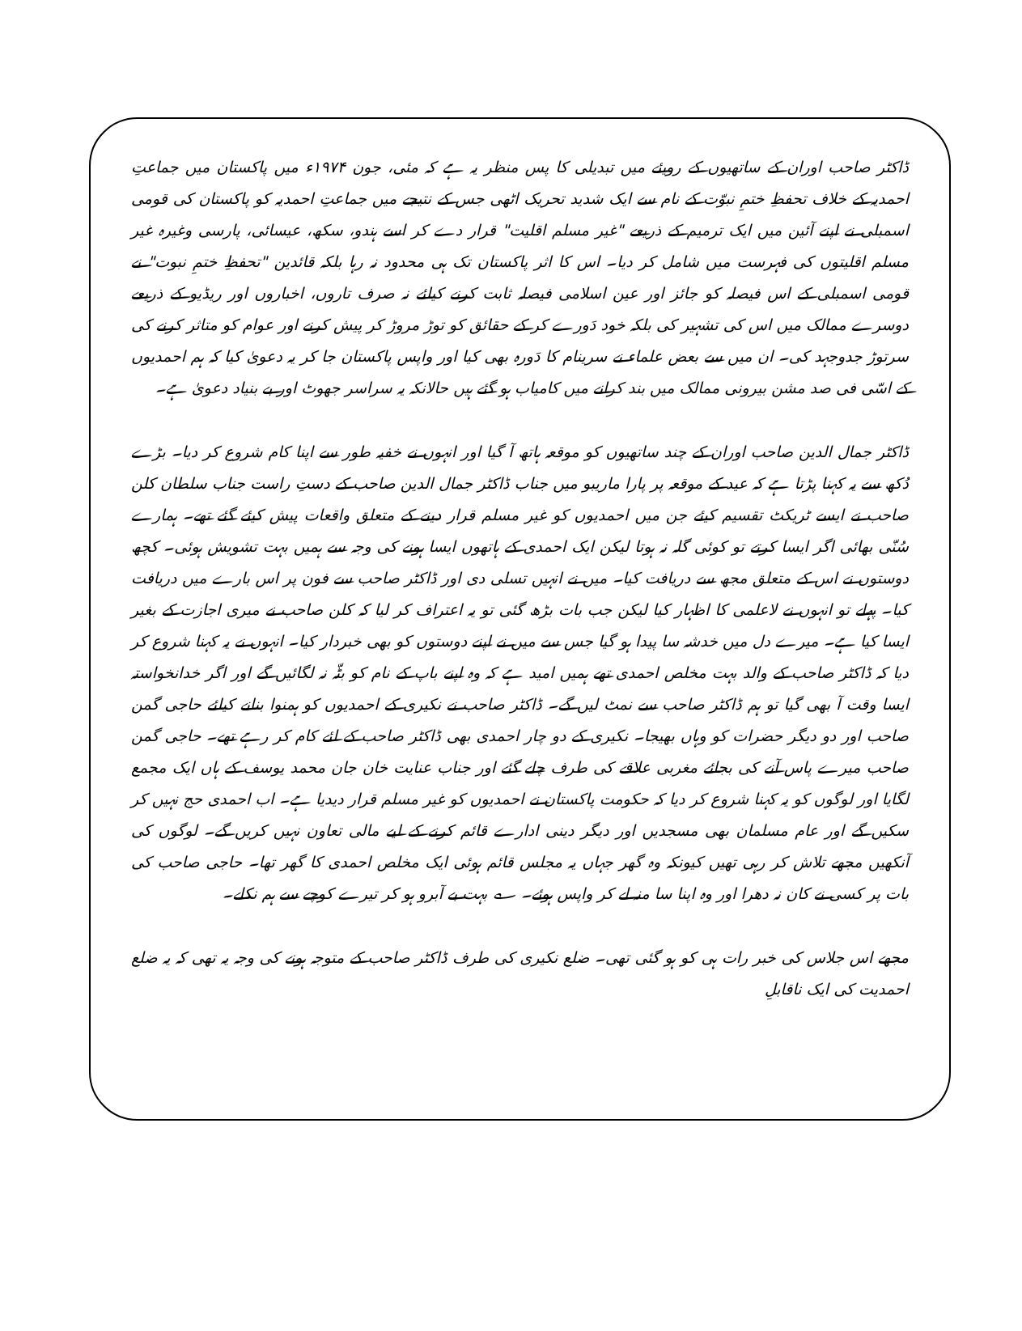ڈاکٹر صاحب اوران کے ساتھیوں کے رویئے میں تبدیلی کا پس منظر یہ ہے کہ مئی، جون ۱۹۷۴ء میں پاکستان میں جماعتِ احمدیہ کے خلاف تحفظِ ختمِ نبوّت کے نام سے ایک شدید تحریک اٹھی جس کے نتیجے میں جماعتِ احمدیہ کو پاکستان کی قومی اسمبلی نے اپنے آئین میں ایک ترمیم کے ذریعے "غیر مسلم اقلیت" قرار دے کر اسے ہندو، سکھ، عیسائی، پارسی وغیرہ غیر مسلم اقلیتوں کی فہرست میں شامل کر دیا۔ اس کا اثر پاکستان تک ہی محدود نہ رہا بلکہ قائدین "تحفظِ ختمِ نبوت" نے قومی اسمبلی کے اس فیصلہ کو جائز اور عین اسلامی فیصلہ ثابت کرنے کیلئے نہ صرف تاروں، اخباروں اور ریڈیو کے ذریعے دوسرے ممالک میں اس کی تشہیر کی بلکہ خود دَورے کر کے حقائق کو توڑ مروڑ کر پیش کرنے اور عوام کو متاثر کرنے کی سرتوڑ جدوجہد کی۔ ان میں سے بعض علماء نے سرینام کا دَورہ بھی کیا اور واپس پاکستان جا کر یہ دعویٰ کیا کہ ہم احمدیوں کے اسّی فی صد مشن بیرونی ممالک میں بند کرانے میں کامیاب ہو گئے ہیں حالانکہ یہ سراسر جھوٹ اور بے بنیاد دعویٰ ہے۔
ڈاکٹر جمال الدین صاحب اوران کے چند ساتھیوں کو موقعہ ہاتھ آ گیا اور انہوں نے خفیہ طور سے اپنا کام شروع کر دیا۔ بڑے دُکھ سے یہ کہنا پڑتا ہے کہ عید کے موقعہ پر پارا ماریبو میں جناب ڈاکٹر جمال الدین صاحب کے دستِ راست جناب سلطان کلن صاحب نے ایسے ٹریکٹ تقسیم کیئے جن میں احمدیوں کو غیر مسلم قرار دینے کے متعلق واقعات پیش کیئے گئے تھے۔ ہمارے سُنّی بھائی اگر ایسا کرتے تو کوئی گلہ نہ ہوتا لیکن ایک احمدی کے ہاتھوں ایسا ہونے کی وجہ سے ہمیں بہت تشویش ہوئی۔ کچھ دوستوں نے اس کے متعلق مجھ سے دریافت کیا۔ میں نے انہیں تسلی دی اور ڈاکٹر صاحب سے فون پر اس بارے میں دریافت کیا۔ پہلے تو انہوں نے لاعلمی کا اظہار کیا لیکن جب بات بڑھ گئی تو یہ اعتراف کر لیا کہ کلن صاحب نے میری اجازت کے بغیر ایسا کیا ہے۔ میرے دل میں خدشہ سا پیدا ہو گیا جس سے میں نے اپنے دوستوں کو بھی خبردار کیا۔ انہوں نے یہ کہنا شروع کر دیا کہ ڈاکٹر صاحب کے والد بہت مخلص احمدی تھے ہمیں امید ہے کہ وہ اپنے باپ کے نام کو بٹّہ نہ لگائیں گے اور اگر خدانخواستہ ایسا وقت آ بھی گیا تو ہم ڈاکٹر صاحب سے نمٹ لیں گے۔ ڈاکٹر صاحب نے نکیری کے احمدیوں کو ہمنوا بنانے کیلئے حاجی گمن صاحب اور دو دیگر حضرات کو وہاں بھیجا۔ نکیری کے دو چار احمدی بھی ڈاکٹر صاحب کے لئے کام کر رہے تھے۔ حاجی گمن صاحب میرے پاس آنے کی بجائے مغربی علاقے کی طرف چلے گئے اور جناب عنایت خان جان محمد یوسف کے ہاں ایک مجمع لگایا اور لوگوں کو یہ کہنا شروع کر دیا کہ حکومت پاکستان نے احمدیوں کو غیر مسلم قرار دیدیا ہے۔ اب احمدی حج نہیں کر سکیں گے اور عام مسلمان بھی مسجدیں اور دیگر دینی ادارے قائم کرنے کے لیے مالی تعاون نہیں کریں گے۔ لوگوں کی آنکھیں مجھے تلاش کر رہی تھیں کیونکہ وہ گھر جہاں یہ مجلس قائم ہوئی ایک مخلص احمدی کا گھر تھا۔ حاجی صاحب کی بات پر کسی نے کان نہ دھرا اور وہ اپنا سا منہ لے کر واپس ہوئے۔ ؎ بہت بے آبرو ہو کر تیرے کوچے سے ہم نکلے۔
مجھے اس جلاس کی خبر رات ہی کو ہو گئی تھی۔ ضلع نکیری کی طرف ڈاکٹر صاحب کے متوجہ ہونے کی وجہ یہ تھی کہ یہ ضلع احمدیت کی ایک ناقابلِ